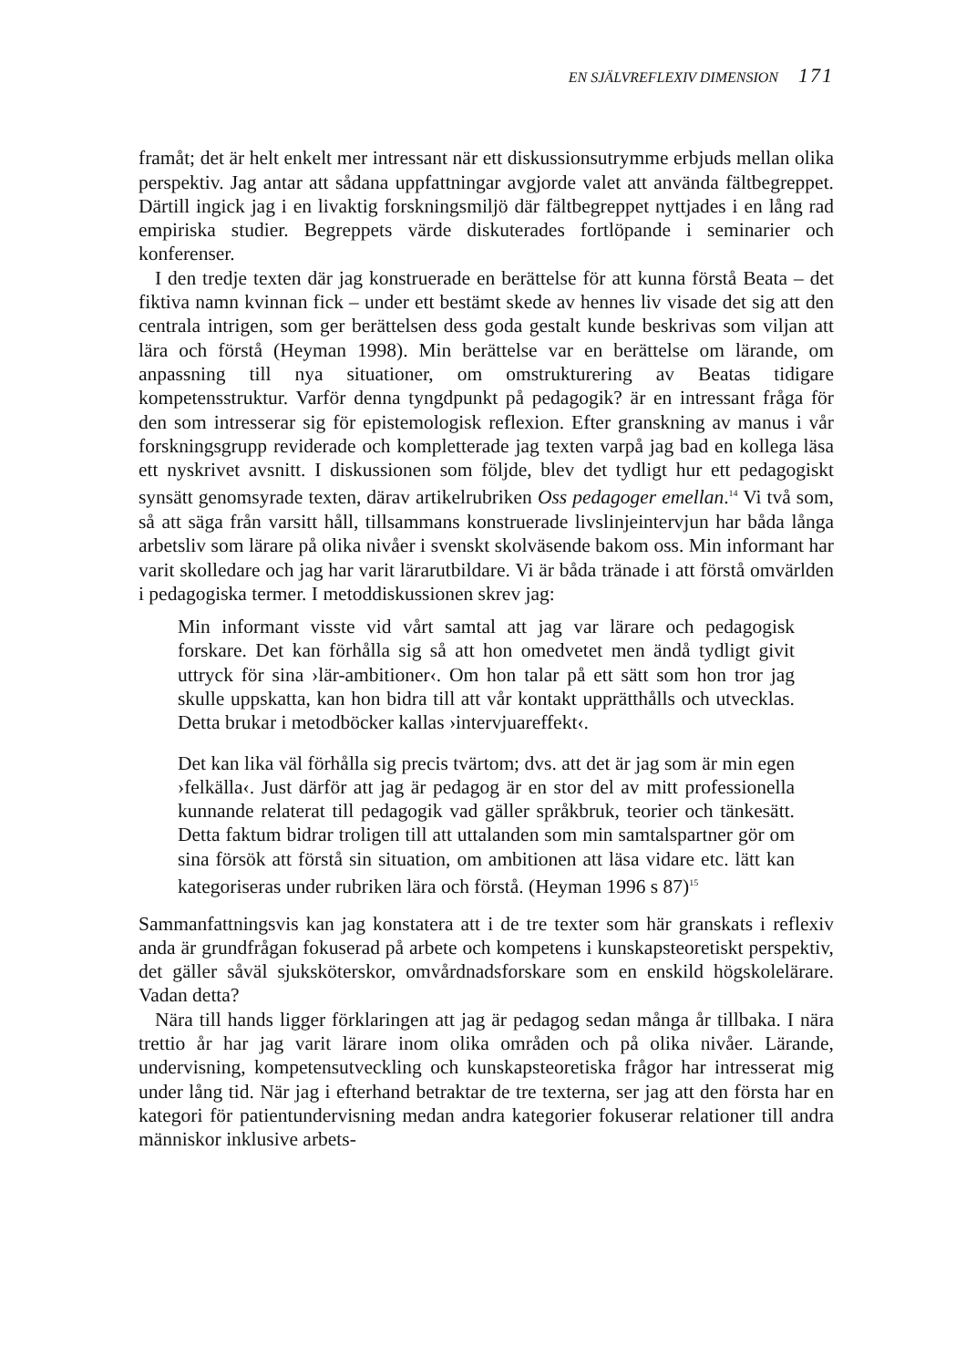EN SJÄLVREFLEXIV DIMENSION 171
framåt; det är helt enkelt mer intressant när ett diskussionsutrymme erbjuds mellan olika perspektiv. Jag antar att sådana uppfattningar avgjorde valet att använda fältbegreppet. Därtill ingick jag i en livaktig forskningsmiljö där fältbegreppet nyttjades i en lång rad empiriska studier. Begreppets värde diskuterades fortlöpande i seminarier och konferenser.
I den tredje texten där jag konstruerade en berättelse för att kunna förstå Beata – det fiktiva namn kvinnan fick – under ett bestämt skede av hennes liv visade det sig att den centrala intrigen, som ger berättelsen dess goda gestalt kunde beskrivas som viljan att lära och förstå (Heyman 1998). Min berättelse var en berättelse om lärande, om anpassning till nya situationer, om omstrukturering av Beatas tidigare kompetensstruktur. Varför denna tyngdpunkt på pedagogik? är en intressant fråga för den som intresserar sig för epistemologisk reflexion. Efter granskning av manus i vår forskningsgrupp reviderade och kompletterade jag texten varpå jag bad en kollega läsa ett nyskrivet avsnitt. I diskussionen som följde, blev det tydligt hur ett pedagogiskt synsätt genomsyrade texten, därav artikelrubriken Oss pedagoger emellan.<sup>14</sup> Vi två som, så att säga från varsitt håll, tillsammans konstruerade livslinjeintervjun har båda långa arbetsliv som lärare på olika nivåer i svenskt skolväsende bakom oss. Min informant har varit skolledare och jag har varit lärarutbildare. Vi är båda tränade i att förstå omvärlden i pedagogiska termer. I metoddiskussionen skrev jag:
Min informant visste vid vårt samtal att jag var lärare och pedagogisk forskare. Det kan förhålla sig så att hon omedvetet men ändå tydligt givit uttryck för sina ›lär-ambitioner‹. Om hon talar på ett sätt som hon tror jag skulle uppskatta, kan hon bidra till att vår kontakt upprätthålls och utvecklas. Detta brukar i metodböcker kallas ›intervjuareffekt‹.
Det kan lika väl förhålla sig precis tvärtom; dvs. att det är jag som är min egen ›felkälla‹. Just därför att jag är pedagog är en stor del av mitt professionella kunnande relaterat till pedagogik vad gäller språkbruk, teorier och tänkesätt. Detta faktum bidrar troligen till att uttalanden som min samtalspartner gör om sina försök att förstå sin situation, om ambitionen att läsa vidare etc. lätt kan kategoriseras under rubriken lära och förstå. (Heyman 1996 s 87)<sup>15</sup>
Sammanfattningsvis kan jag konstatera att i de tre texter som här granskats i reflexiv anda är grundfrågan fokuserad på arbete och kompetens i kunskapsteoretiskt perspektiv, det gäller såväl sjuksköterskor, omvårdnadsforskare som en enskild högskolelärare. Vadan detta?
Nära till hands ligger förklaringen att jag är pedagog sedan många år tillbaka. I nära trettio år har jag varit lärare inom olika områden och på olika nivåer. Lärande, undervisning, kompetensutveckling och kunskapsteoretiska frågor har intresserat mig under lång tid. När jag i efterhand betraktar de tre texterna, ser jag att den första har en kategori för patientundervisning medan andra kategorier fokuserar relationer till andra människor inklusive arbets-